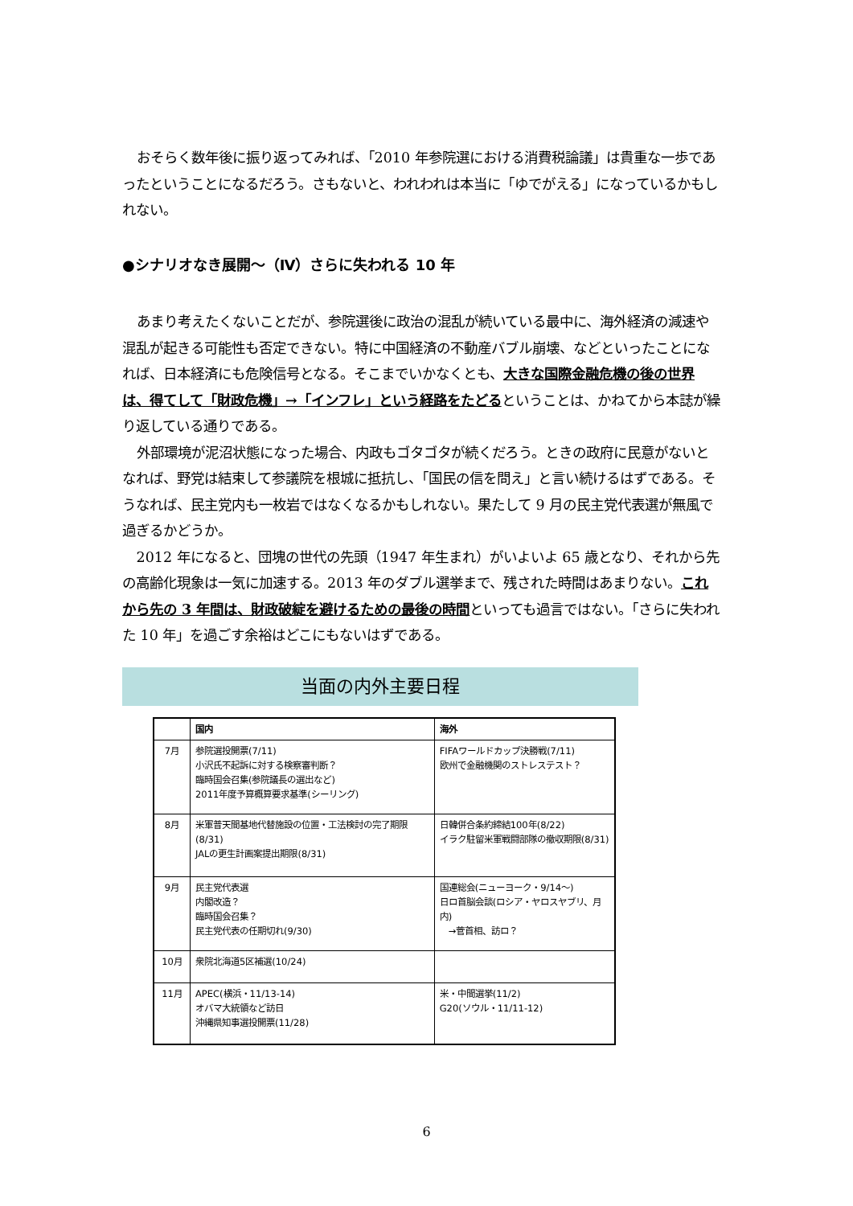おそらく数年後に振り返ってみれば、「2010 年参院選における消費税論議」は貴重な一歩であったということになるだろう。さもないと、われわれは本当に「ゆでがえる」になっているかもしれない。
●シナリオなき展開～（Ⅳ）さらに失われる 10 年
あまり考えたくないことだが、参院選後に政治の混乱が続いている最中に、海外経済の減速や混乱が起きる可能性も否定できない。特に中国経済の不動産バブル崩壊、などといったことになれば、日本経済にも危険信号となる。そこまでいかなくとも、大きな国際金融危機の後の世界は、得てして「財政危機」→「インフレ」という経路をたどるということは、かねてから本誌が繰り返している通りである。
外部環境が泥沼状態になった場合、内政もゴタゴタが続くだろう。ときの政府に民意がないとなれば、野党は結束して参議院を根城に抵抗し、「国民の信を問え」と言い続けるはずである。そうなれば、民主党内も一枚岩ではなくなるかもしれない。果たして 9 月の民主党代表選が無風で過ぎるかどうか。
2012 年になると、団塊の世代の先頭（1947 年生まれ）がいよいよ 65 歳となり、それから先の高齢化現象は一気に加速する。2013 年のダブル選挙まで、残された時間はあまりない。これから先の 3 年間は、財政破綻を避けるための最後の時間といっても過言ではない。「さらに失われた 10 年」を過ごす余裕はどこにもないはずである。
当面の内外主要日程
| | 国内 | 海外 |
| --- | --- | --- |
| 7月 | 参院選投開票(7/11) 小沢氏不起訴に対する検察審判断？ 臨時国会召集(参院議長の選出など) 2011年度予算概算要求基準(シーリング) | FIFAワールドカップ決勝戦(7/11) 欧州で金融機関のストレステスト？ |
| 8月 | 米軍普天間基地代替施設の位置・工法検討の完了期限(8/31) JALの更生計画案提出期限(8/31) | 日韓併合条約締結100年(8/22) イラク駐留米軍戦闘部隊の撤収期限(8/31) |
| 9月 | 民主党代表選 内閣改造？ 臨時国会召集？ 民主党代表の任期切れ(9/30) | 国連総会(ニューヨーク・9/14～) 日ロ首脳会談(ロシア・ヤロスヤブリ、月内) →菅首相、訪ロ？ |
| 10月 | 衆院北海道5区補選(10/24) | |
| 11月 | APEC(横浜・11/13-14) オバマ大統領など訪日 沖縄県知事選投開票(11/28) | 米・中間選挙(11/2) G20(ソウル・11/11-12) |
6